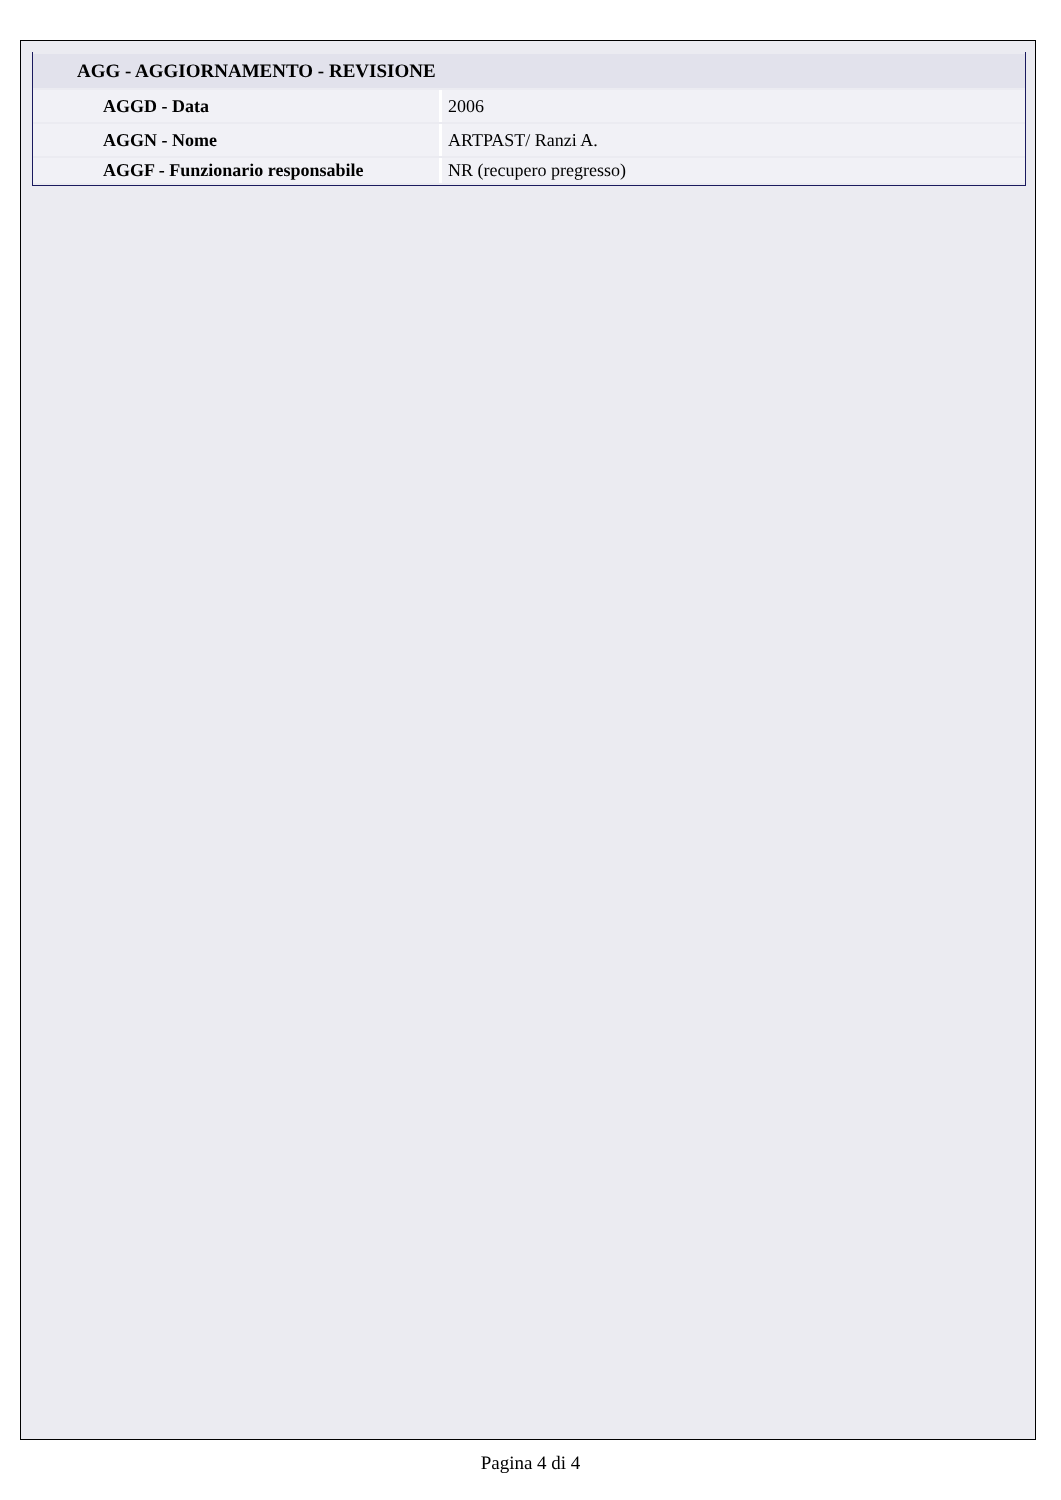| AGG - AGGIORNAMENTO - REVISIONE | |
| AGGD - Data | 2006 |
| AGGN - Nome | ARTPAST/ Ranzi A. |
| AGGF - Funzionario responsabile | NR (recupero pregresso) |
Pagina 4 di 4